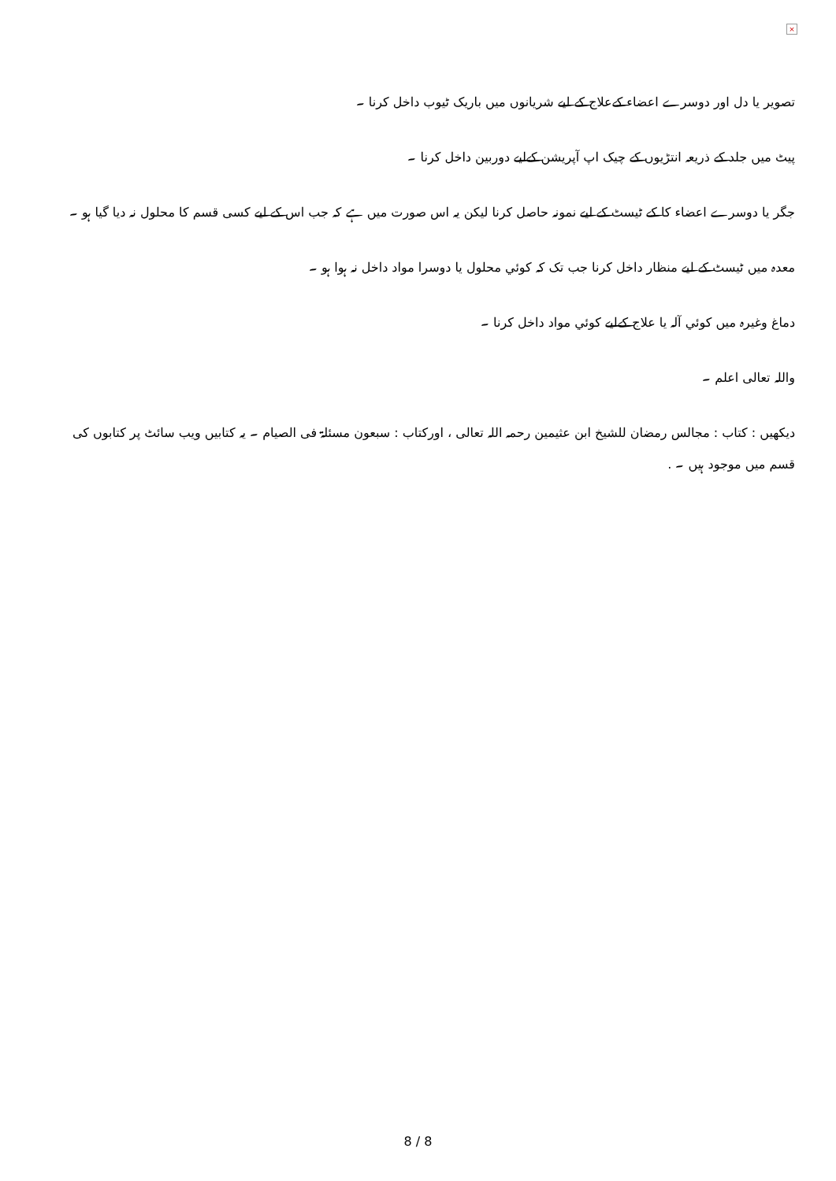×
تصویر یا دل اور دوسرے اعضاء کےعلاج کے لیے شریانوں میں باریک ٹیوب داخل کرنا ۔
پیٹ میں جلد کے ذریعہ انتڑیوں کے چیک اپ آپریشن کےلیے دوربین داخل کرنا ۔
جگر یا دوسرے اعضاء کا کے ٹیسٹ کے لیے نمونہ حاصل کرنا لیکن یہ اس صورت میں ہے کہ جب اس کے لیے کسی قسم کا محلول نہ دیا گیا ہو ۔
معدہ میں ٹیسٹ کے لیے منظار داخل کرنا جب تک کہ کوئي محلول یا دوسرا مواد داخل نہ ہوا ہو ۔
دماغ وغیرہ میں کوئي آلہ یا علاج کےلیے کوئي مواد داخل کرنا ۔
واللہ تعالی اعلم ۔
دیکھیں : کتاب : مجالس رمضان للشیخ ابن عثیمین رحمہ اللہ تعالی ، اورکتاب : سبعون مسئلۃ فی الصیام ۔ یہ کتابیں ویب سائٹ پر کتابوں کی قسم میں موجود ہیں ۔ .
8 / 8